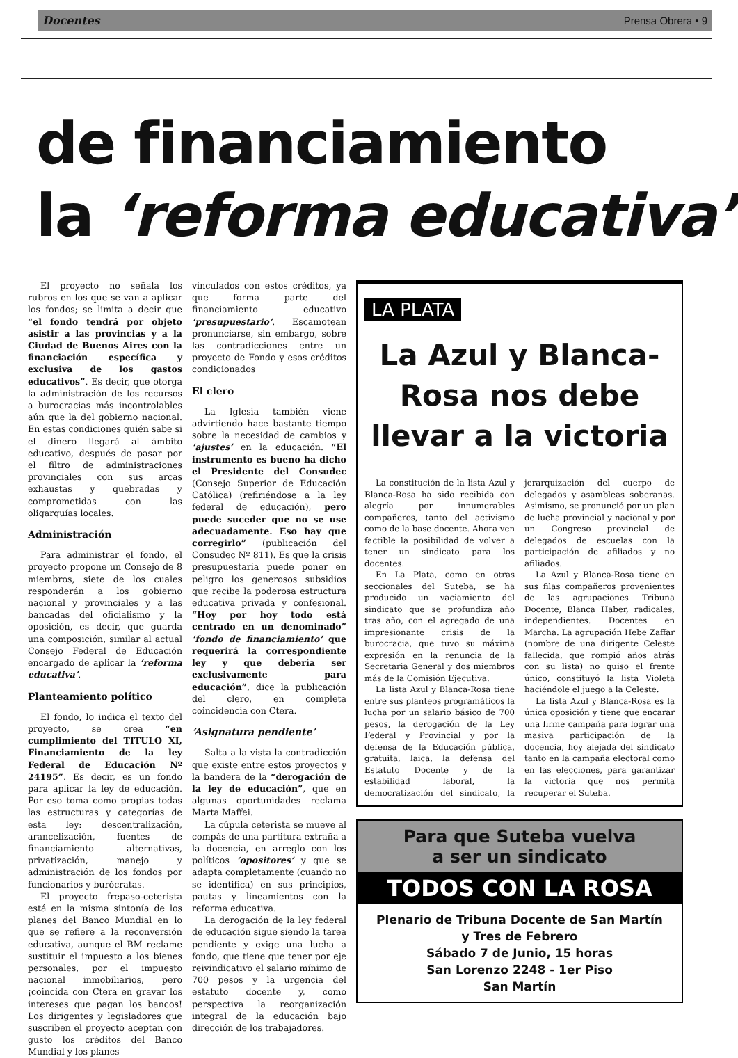Docentes Prensa Obrera • 9
de financiamiento
la ‘reforma educativa’
El proyecto no señala los rubros en los que se van a aplicar los fondos; se limita a decir que “el fondo tendrá por objeto asistir a las provincias y a la Ciudad de Buenos Aires con la financiación específica y exclusiva de los gastos educativos”. Es decir, que otorga la administración de los recursos a burocracias más incontrolables aún que la del gobierno nacional. En estas condiciones quién sabe si el dinero llegará al ámbito educativo, después de pasar por el filtro de administraciones provinciales con sus arcas exhaustas y quebradas y comprometidas con las oligarquías locales.
Administración
Para administrar el fondo, el proyecto propone un Consejo de 8 miembros, siete de los cuales responderán a los gobierno nacional y provinciales y a las bancadas del oficialismo y la oposición, es decir, que guarda una composición, similar al actual Consejo Federal de Educación encargado de aplicar la ‘reforma educativa’.
Planteamiento político
El fondo, lo indica el texto del proyecto, se crea “en cumplimiento del TITULO XI, Financiamiento de la ley Federal de Educación Nº 24195”. Es decir, es un fondo para aplicar la ley de educación. Por eso toma como propias todas las estructuras y categorías de esta ley: descentralización, arancelización, fuentes de financiamiento alternativas, privatización, manejo y administración de los fondos por funcionarios y burócratas.
El proyecto frepaso-ceterista está en la misma sintonía de los planes del Banco Mundial en lo que se refiere a la reconversión educativa, aunque el BM reclame sustituir el impuesto a los bienes personales, por el impuesto nacional inmobiliarios, pero ¡coincida con Ctera en gravar los intereses que pagan los bancos! Los dirigentes y legisladores que suscriben el proyecto aceptan con gusto los créditos del Banco Mundial y los planes
vinculados con estos créditos, ya que forma parte del financiamiento educativo ‘presupuestario’. Escamotean pronunciarse, sin embargo, sobre las contradicciones entre un proyecto de Fondo y esos créditos condicionados
El clero
La Iglesia también viene advirtiendo hace bastante tiempo sobre la necesidad de cambios y ‘ajustes’ en la educación. “El instrumento es bueno ha dicho el Presidente del Consudec (Consejo Superior de Educación Católica) (refiriéndose a la ley federal de educación), pero puede suceder que no se use adecuadamente. Eso hay que corregirlo” (publicación del Consudec Nº 811). Es que la crisis presupuestaria puede poner en peligro los generosos subsidios que recibe la poderosa estructura educativa privada y confesional. “Hoy por hoy todo está centrado en un denominado” ‘fondo de financiamiento’ que requerirá la correspondiente ley y que debería ser exclusivamente para educación”, dice la publicación del clero, en completa coincidencia con Ctera.
‘Asignatura pendiente’
Salta a la vista la contradicción que existe entre estos proyectos y la bandera de la “derogación de la ley de educación”, que en algunas oportunidades reclama Marta Maffei.
La cúpula ceterista se mueve al compás de una partitura extraña a la docencia, en arreglo con los políticos ‘opositores’ y que se adapta completamente (cuando no se identifica) en sus principios, pautas y lineamientos con la reforma educativa.
La derogación de la ley federal de educación sigue siendo la tarea pendiente y exige una lucha a fondo, que tiene que tener por eje reivindicativo el salario mínimo de 700 pesos y la urgencia del estatuto docente y, como perspectiva la reorganización integral de la educación bajo dirección de los trabajadores.
LA PLATA
La Azul y Blanca-
Rosa nos debe
llevar a la victoria
La constitución de la lista Azul y Blanca-Rosa ha sido recibida con alegría por innumerables compañeros, tanto del activismo como de la base docente. Ahora ven factible la posibilidad de volver a tener un sindicato para los docentes.
En La Plata, como en otras seccionales del Suteba, se ha producido un vaciamiento del sindicato que se profundiza año tras año, con el agregado de una impresionante crisis de la burocracia, que tuvo su máxima expresión en la renuncia de la Secretaria General y dos miembros más de la Comisión Ejecutiva.
La lista Azul y Blanca-Rosa tiene entre sus planteos programáticos la lucha por un salario básico de 700 pesos, la derogación de la Ley Federal y Provincial y por la defensa de la Educación pública, gratuita, laica, la defensa del Estatuto Docente y de la estabilidad laboral, la democratización del sindicato, la jerarquización del cuerpo de delegados y asambleas soberanas. Asimismo, se pronunció por un plan de lucha provincial y nacional y por un Congreso provincial de delegados de escuelas con la participación de afiliados y no afiliados.
La Azul y Blanca-Rosa tiene en sus filas compañeros provenientes de las agrupaciones Tribuna Docente, Blanca Haber, radicales, independientes. Docentes en Marcha. La agrupación Hebe Zaffar (nombre de una dirigente Celeste fallecida, que rompió años atrás con su lista) no quiso el frente único, constituyó la lista Violeta haciéndole el juego a la Celeste.
La lista Azul y Blanca-Rosa es la única oposición y tiene que encarar una firme campaña para lograr una masiva participación de la docencia, hoy alejada del sindicato tanto en la campaña electoral como en las elecciones, para garantizar la victoria que nos permita recuperar el Suteba.
Para que Suteba vuelva
a ser un sindicato
TODOS CON LA ROSA
Plenario de Tribuna Docente de San Martín
y Tres de Febrero
Sábado 7 de Junio, 15 horas
San Lorenzo 2248 - 1er Piso
San Martín